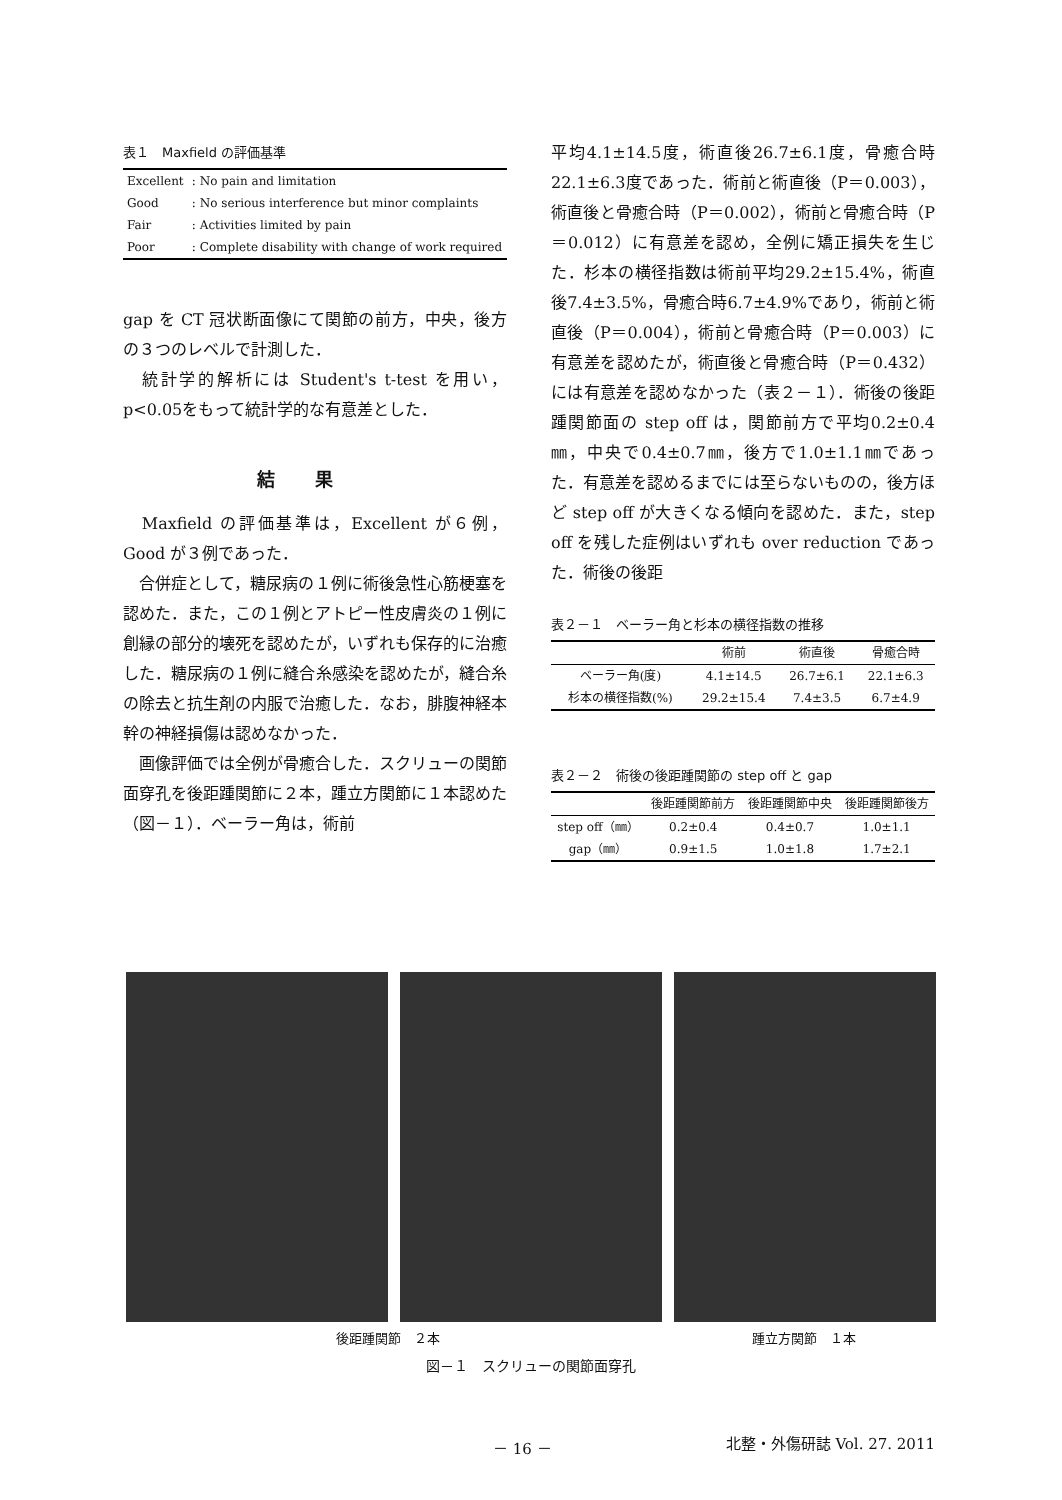表１　Maxfield の評価基準
| Excellent | : No pain and limitation |
| Good | : No serious interference but minor complaints |
| Fair | : Activities limited by pain |
| Poor | : Complete disability with change of work required |
gap を CT 冠状断面像にて関節の前方，中央，後方の３つのレベルで計測した．
　統計学的解析には Student's t-test を用い，p<0.05をもって統計学的な有意差とした．
結果
　Maxfield の評価基準は，Excellent が６例，Good が３例であった．
　合併症として，糖尿病の１例に術後急性心筋梗塞を認めた．また，この１例とアトピー性皮膚炎の１例に創縁の部分的壊死を認めたが，いずれも保存的に治癒した．糖尿病の１例に縫合糸感染を認めたが，縫合糸の除去と抗生剤の内服で治癒した．なお，腓腹神経本幹の神経損傷は認めなかった．
　画像評価では全例が骨癒合した．スクリューの関節面穿孔を後距踵関節に２本，踵立方関節に１本認めた（図－１）．ベーラー角は，術前
平均4.1±14.5度，術直後26.7±6.1度，骨癒合時22.1±6.3度であった．術前と術直後（P＝0.003），術直後と骨癒合時（P＝0.002），術前と骨癒合時（P＝0.012）に有意差を認め，全例に矯正損失を生じた．杉本の横径指数は術前平均29.2±15.4%，術直後7.4±3.5%，骨癒合時6.7±4.9%であり，術前と術直後（P＝0.004），術前と骨癒合時（P＝0.003）に有意差を認めたが，術直後と骨癒合時（P＝0.432）には有意差を認めなかった（表２－１）．術後の後距踵関節面の step off は，関節前方で平均0.2±0.4㎜，中央で0.4±0.7㎜，後方で1.0±1.1㎜であった．有意差を認めるまでには至らないものの，後方ほど step off が大きくなる傾向を認めた．また，step off を残した症例はいずれも over reduction であった．術後の後距
表２－１　ベーラー角と杉本の横径指数の推移
| | 術前 | 術直後 | 骨癒合時 |
| --- | --- | --- | --- |
| ベーラー角(度) | 4.1±14.5 | 26.7±6.1 | 22.1±6.3 |
| 杉本の横径指数(%) | 29.2±15.4 | 7.4±3.5 | 6.7±4.9 |
表２－２　術後の後距踵関節の step off と gap
| | 後距踵関節前方 | 後距踵関節中央 | 後距踵関節後方 |
| --- | --- | --- | --- |
| step off（㎜） | 0.2±0.4 | 0.4±0.7 | 1.0±1.1 |
| gap（㎜） | 0.9±1.5 | 1.0±1.8 | 1.7±2.1 |
後距踵関節　２本 踵立方関節　１本
図－１　スクリューの関節面穿孔
－ 16 － 北整・外傷研誌 Vol. 27. 2011